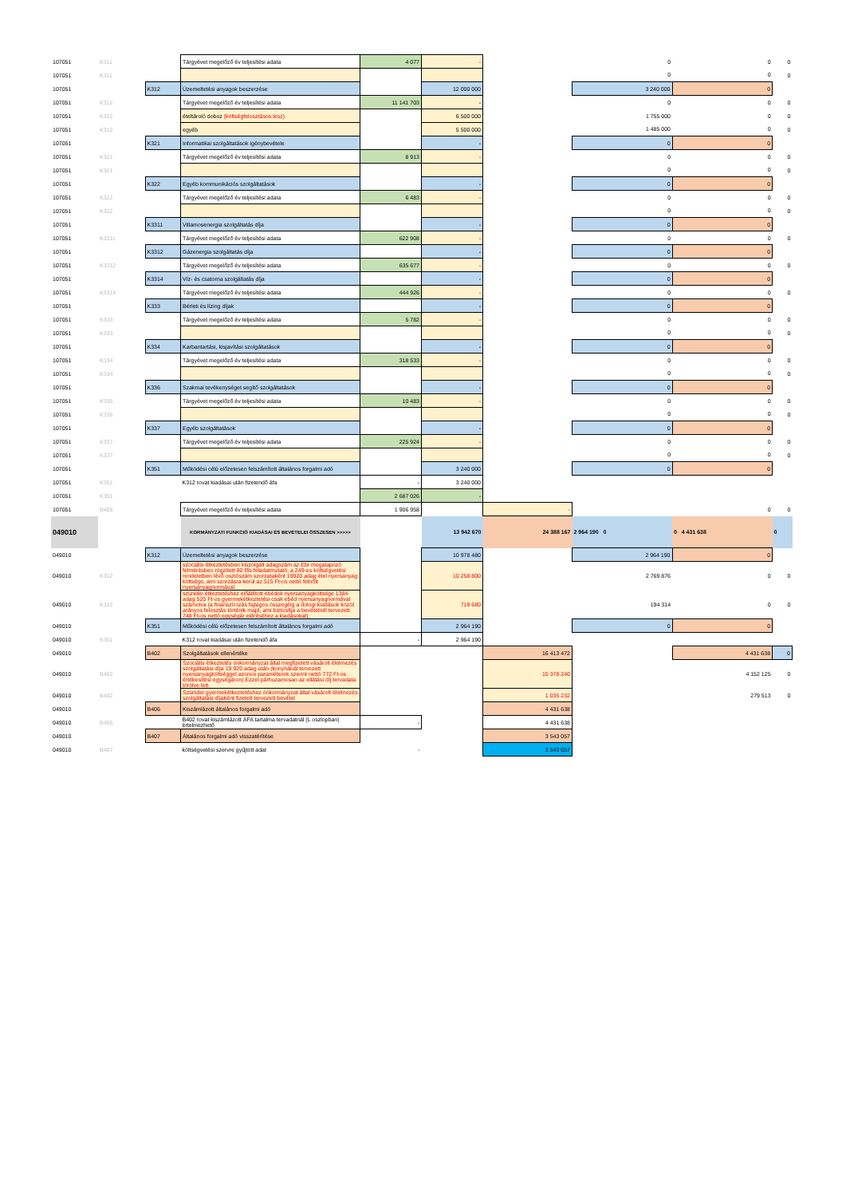| 107051 | K311 | | Tárgyévet megelőző év teljesítési adata | 4 077 | - | | 0 | 0 | 0 |
| 107051 | K311 | | | | | | 0 | 0 | 0 |
| 107051 | | K312 | Üzemeltetési anyagok beszerzése | | 12 000 000 | | 3 240 000 | 0 | |
| 107051 | K312 | | Tárgyévet megelőző év teljesítési adata | 11 141 703 | - | | 0 | 0 | 0 |
| 107051 | K312 | | ételtároló doboz (költségfelosztásos lesz) | | 6 500 000 | | 1 755 000 | 0 | 0 |
| 107051 | K312 | | egyéb | | 5 500 000 | | 1 485 000 | 0 | 0 |
| 107051 | | K321 | Informatikai szolgáltatások igénybevétele | | - | | 0 | 0 | |
| 107051 | K321 | | Tárgyévet megelőző év teljesítési adata | 8 913 | - | | 0 | 0 | 0 |
| 107051 | K321 | | | | | | 0 | 0 | 0 |
| 107051 | | K322 | Egyéb kommunikációs szolgáltatások | | - | | 0 | 0 | |
| 107051 | K322 | | Tárgyévet megelőző év teljesítési adata | 6 483 | - | | 0 | 0 | 0 |
| 107051 | K322 | | | | | | 0 | 0 | 0 |
| 107051 | | K3311 | Villamosenergia szolgáltatás díja | | - | | 0 | 0 | |
| 107051 | K3311 | | Tárgyévet megelőző év teljesítési adata | 622 908 | - | | 0 | 0 | 0 |
| 107051 | | K3312 | Gázenergia szolgáltatás díja | | - | | 0 | 0 | |
| 107051 | K3312 | | Tárgyévet megelőző év teljesítési adata | 635 677 | - | | 0 | 0 | 0 |
| 107051 | | K3314 | Víz- és csatorna szolgáltatás díja | | - | | 0 | 0 | |
| 107051 | K3314 | | Tárgyévet megelőző év teljesítési adata | 444 926 | - | | 0 | 0 | 0 |
| 107051 | | K333 | Bérleti és lízing díjak | | - | | 0 | 0 | |
| 107051 | K333 | | Tárgyévet megelőző év teljesítési adata | 5 782 | - | | 0 | 0 | 0 |
| 107051 | K333 | | | | | | 0 | 0 | 0 |
| 107051 | | K334 | Karbantartási, kisjavítási szolgáltatások | | - | | 0 | 0 | |
| 107051 | K334 | | Tárgyévet megelőző év teljesítési adata | 318 533 | - | | 0 | 0 | 0 |
| 107051 | K334 | | | | | | 0 | 0 | 0 |
| 107051 | | K336 | Szakmai tevékenységet segítő szolgáltatások | | - | | 0 | 0 | |
| 107051 | K336 | | Tárgyévet megelőző év teljesítési adata | 10 483 | - | | 0 | 0 | 0 |
| 107051 | K336 | | | | | | 0 | 0 | 0 |
| 107051 | | K337 | Egyéb szolgáltatások | | - | | 0 | 0 | |
| 107051 | K337 | | Tárgyévet megelőző év teljesítési adata | 225 924 | - | | 0 | 0 | 0 |
| 107051 | K337 | | | | | | 0 | 0 | 0 |
| 107051 | | K351 | Működési célú előzetesen felszámított általános forgalmi adó | | 3 240 000 | | 0 | 0 | |
| 107051 | K351 | | K312 rovat kiadásai után fizetendő áfa | - | 3 240 000 | | | | |
| 107051 | K351 | | | 2 687 026 | - | | | | |
| 107051 | B405 | | Tárgyévet megelőző év teljesítési adata | 1 906 958 | | - | | 0 | 0 |
| 049010 | | | KORMÁNYZATI FUNKCIÓ KIADÁSAI ÉS BEVÉTELEI ÖSSZESEN >>>>> | | 13 942 670 | 24 388 167 | 2 964 190 0 | 0 4 431 638 | 0 |
| 049010 | | K312 | Üzemeltetési anyagok beszerzése | | 10 978 480 | | 2 964 190 | 0 | |
| 049010 | K312 | | szociális étkeztetésben kiszolgált adagszám az Ebr megalapozó felmérésben rögzített 80 fős feladatmutató, a 249-es költségvetési rendeletben lévő osztószám szorzataként 19920 adag étel nyersanyag költsége, ami szorzásra kerül az 515 Ft-os nettó felnőtt nyersanyagnormával | | 10 258 800 | | 2 769 876 | 0 | 0 |
| 049010 | K312 | | szünidei étkeztetéshez előállított ebédek nyersanyagköltsége 1384 adag 520 Ft-os gyermekétkeztetési csak ebéd nyersanyagnormával számolva (a finanszírozás fajlagos összegéig a dologi kiadások közöt arányos felosztás történik majd, ami biztosítja a bevételnél tervezett 748 Ft-os nettó egységár eléréséhez a kiadásokat) | | 719 680 | | 194 314 | 0 | 0 |
| 049010 | | K351 | Működési célú előzetesen felszámított általános forgalmi adó | | 2 964 190 | | 0 | 0 | |
| 049010 | K351 | | K312 rovat kiadásai után fizetendő áfa | - | 2 964 190 | | | | |
| 049010 | | B402 | Szolgáltatások ellenértéke | | | 16 413 472 | | 4 431 638 | 0 |
| 049010 | B402 | | Szociális étkeztetés önkormányzat által megfizetett vásárolt élelmezés szolgáltatási díja 19 920 adag után (konyhánál tervezett nyersanyagköltséggel azonos paraméterek szerint nettó 772 Ft-os értékesítési egységáron) Ezzel párhuzamosan az ellátási díj tervadata törölve lett. | | | 15 378 240 | | 4 152 125 | 0 |
| 049010 | B402 | | Szünidei gyermekétkeztetéshez önkormányzat által vásárolt élelmezés szolgáltatási díjaként fizetett tervezett bevétel | | | 1 035 232 | | 279 513 | 0 |
| 049010 | | B406 | Kiszámlázott általános forgalmi adó | | | 4 431 638 | | | |
| 049010 | B406 | | B402 rovat kiszámlázott ÁFA tartalma tervadatnál (L oszlopban) értelmezhető | - | | 4 431 638 | | | |
| 049010 | | B407 | Általános forgalmi adó visszatérítése | | | 3 543 057 | | | |
| 049010 | B407 | | költségvetési szervre gyűjtött adat | - | | 3 543 057 | | | |